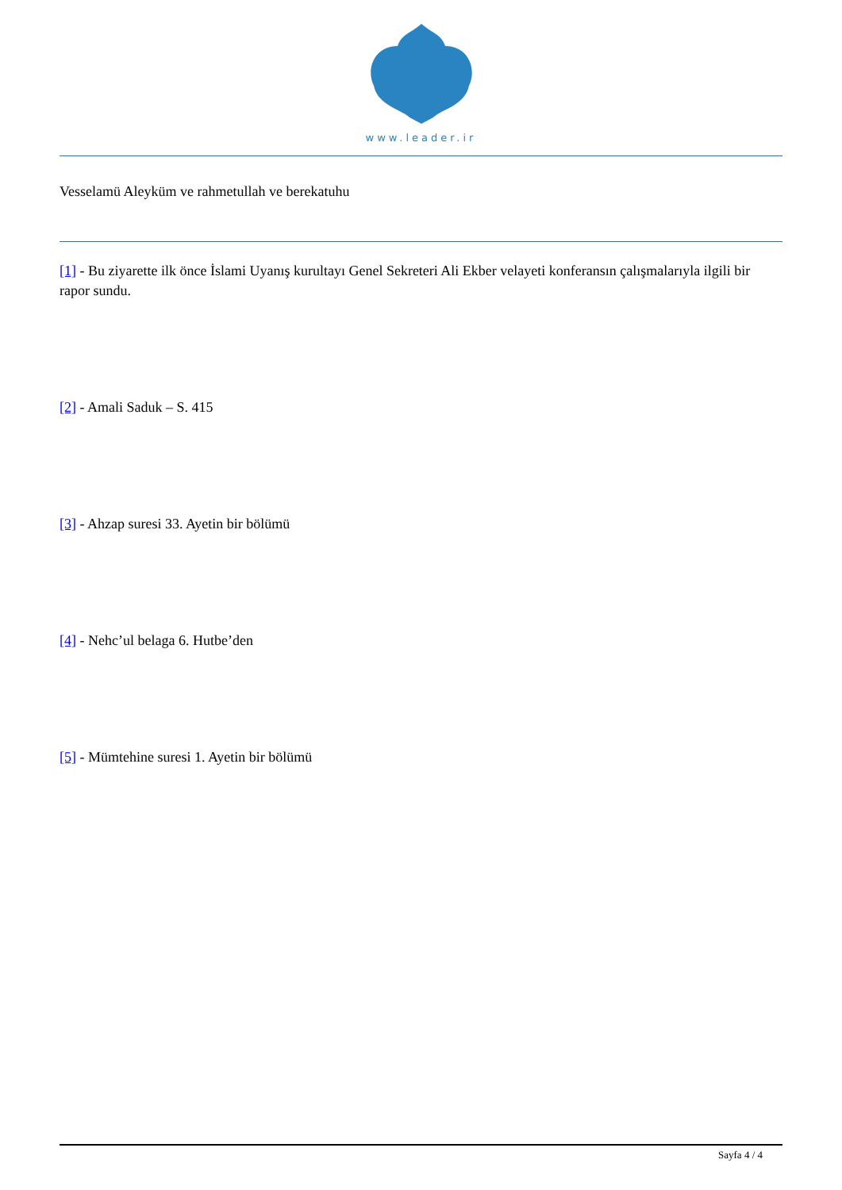www.leader.ir
Vesselamü Aleyküm ve rahmetullah ve berekatuhu
[1] - Bu ziyarette ilk önce İslami Uyanış kurultayı Genel Sekreteri Ali Ekber velayeti konferansın çalışmalarıyla ilgili bir rapor sundu.
[2] - Amali Saduk – S. 415
[3] - Ahzap suresi 33. Ayetin bir bölümü
[4] - Nehc’ul belaga 6. Hutbe’den
[5] - Mümtehine suresi 1. Ayetin bir bölümü
Sayfa 4 / 4